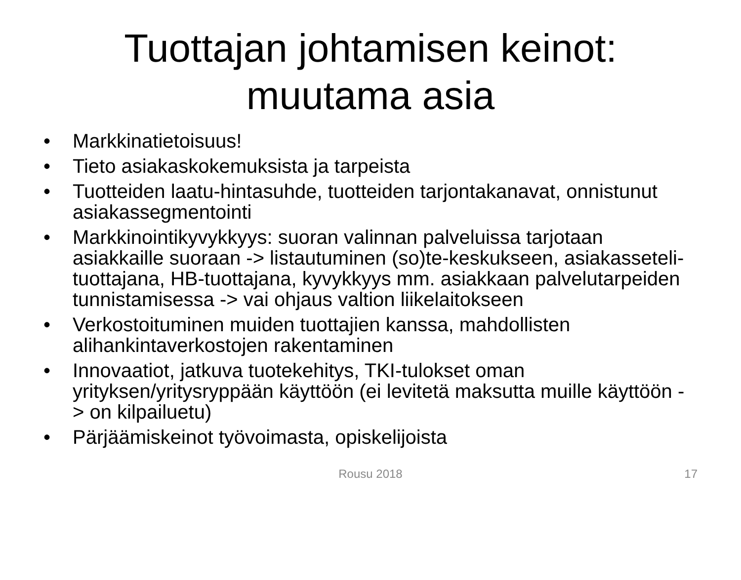Tuottajan johtamisen keinot:
muutama asia
• Markkinatietoisuus!
• Tieto asiakaskokemuksista ja tarpeista
• Tuotteiden laatu-hintasuhde, tuotteiden tarjontakanavat, onnistunut asiakassegmentointi
• Markkinointikyvykkyys: suoran valinnan palveluissa tarjotaan asiakkaille suoraan -> listautuminen (so)te-keskukseen, asiakasseteli­tuottajana, HB-tuottajana, kyvykkyys mm. asiakkaan palvelutarpeiden tunnistamisessa -> vai ohjaus valtion liikelaitokseen
• Verkostoituminen muiden tuottajien kanssa, mahdollisten alihankintaverkostojen rakentaminen
• Innovaatiot, jatkuva tuotekehitys, TKI-tulokset oman yrityksen/yritysryppään käyttöön (ei levitetä maksutta muille käyttöön -> on kilpailuetu)
• Pärjäämiskeinot työvoimasta, opiskelijoista
Rousu 2018
17